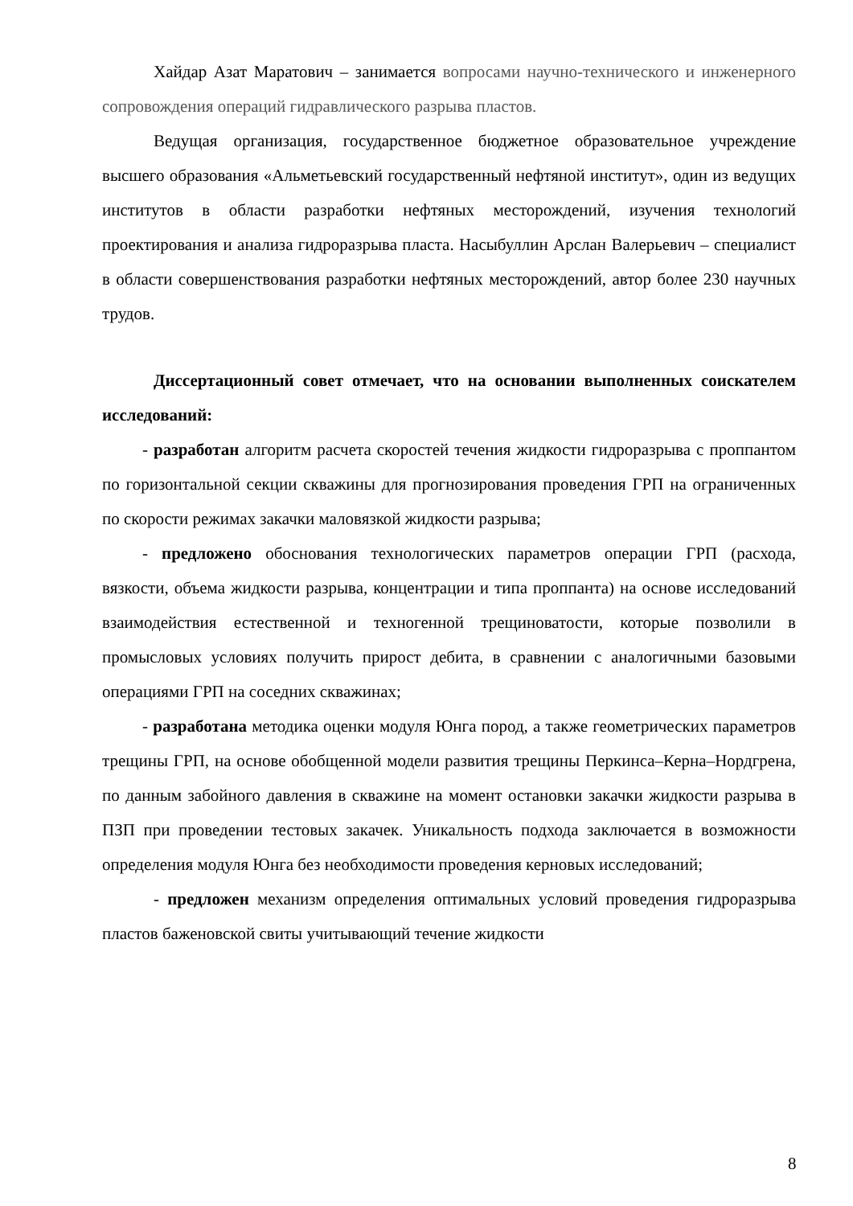Хайдар Азат Маратович – занимается вопросами научно-технического и инженерного сопровождения операций гидравлического разрыва пластов.
Ведущая организация, государственное бюджетное образовательное учреждение высшего образования «Альметьевский государственный нефтяной институт», один из ведущих институтов в области разработки нефтяных месторождений, изучения технологий проектирования и анализа гидроразрыва пласта. Насыбуллин Арслан Валерьевич – специалист в области совершенствования разработки нефтяных месторождений, автор более 230 научных трудов.
Диссертационный совет отмечает, что на основании выполненных соискателем исследований:
- разработан алгоритм расчета скоростей течения жидкости гидроразрыва с проппантом по горизонтальной секции скважины для прогнозирования проведения ГРП на ограниченных по скорости режимах закачки маловязкой жидкости разрыва;
- предложено обоснования технологических параметров операции ГРП (расхода, вязкости, объема жидкости разрыва, концентрации и типа проппанта) на основе исследований взаимодействия естественной и техногенной трещиноватости, которые позволили в промысловых условиях получить прирост дебита, в сравнении с аналогичными базовыми операциями ГРП на соседних скважинах;
- разработана методика оценки модуля Юнга пород, а также геометрических параметров трещины ГРП, на основе обобщенной модели развития трещины Перкинса–Керна–Нордгрена, по данным забойного давления в скважине на момент остановки закачки жидкости разрыва в ПЗП при проведении тестовых закачек. Уникальность подхода заключается в возможности определения модуля Юнга без необходимости проведения керновых исследований;
- предложен механизм определения оптимальных условий проведения гидроразрыва пластов баженовской свиты учитывающий течение жидкости
8